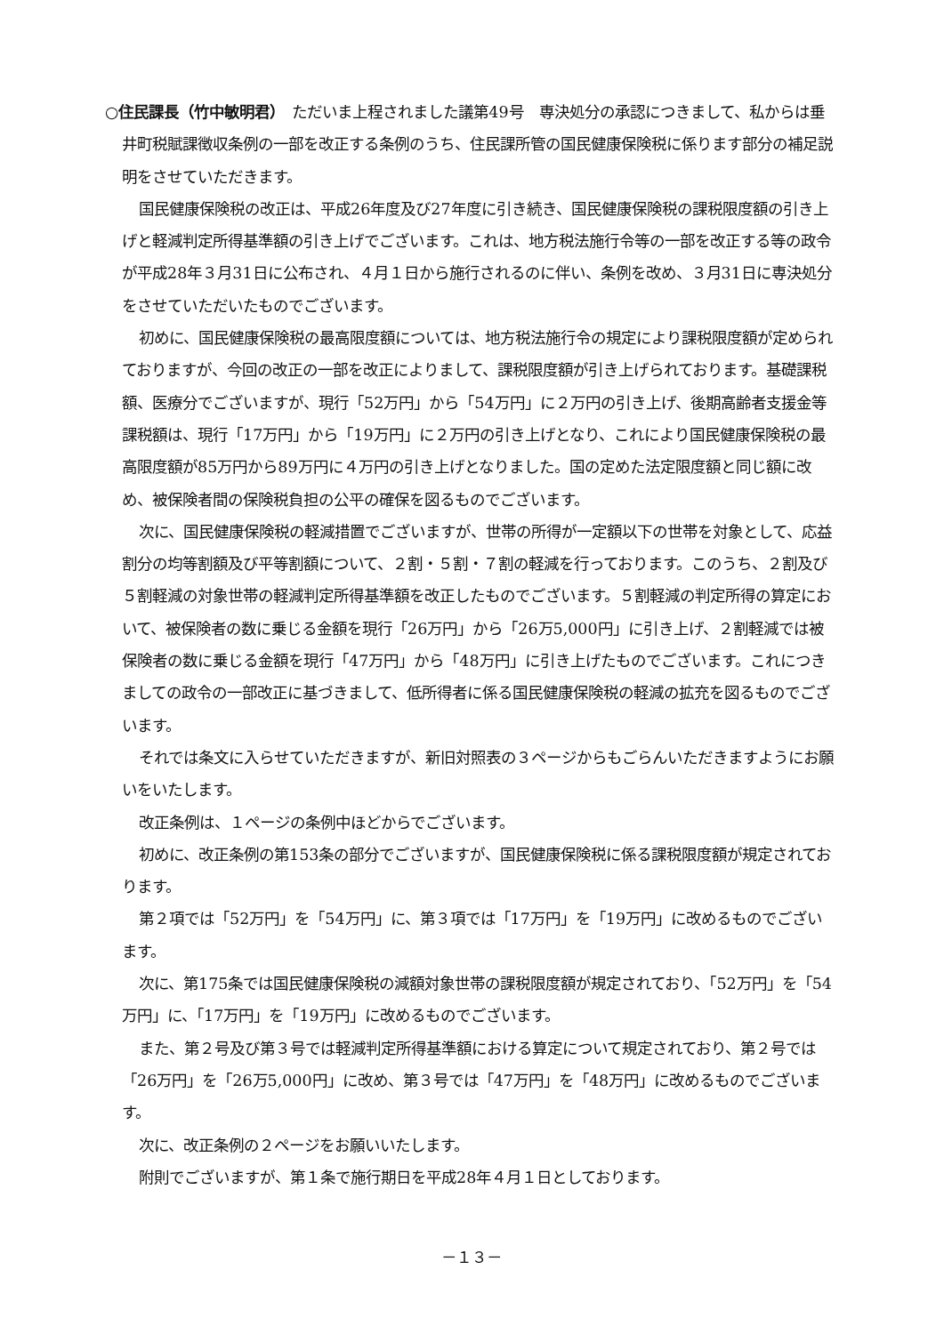○住民課長（竹中敏明君）　ただいま上程されました議第49号　専決処分の承認につきまして、私からは垂井町税賦課徴収条例の一部を改正する条例のうち、住民課所管の国民健康保険税に係ります部分の補足説明をさせていただきます。
国民健康保険税の改正は、平成26年度及び27年度に引き続き、国民健康保険税の課税限度額の引き上げと軽減判定所得基準額の引き上げでございます。これは、地方税法施行令等の一部を改正する等の政令が平成28年３月31日に公布され、４月１日から施行されるのに伴い、条例を改め、３月31日に専決処分をさせていただいたものでございます。
初めに、国民健康保険税の最高限度額については、地方税法施行令の規定により課税限度額が定められておりますが、今回の改正の一部を改正によりまして、課税限度額が引き上げられております。基礎課税額、医療分でございますが、現行「52万円」から「54万円」に２万円の引き上げ、後期高齢者支援金等課税額は、現行「17万円」から「19万円」に２万円の引き上げとなり、これにより国民健康保険税の最高限度額が85万円から89万円に４万円の引き上げとなりました。国の定めた法定限度額と同じ額に改め、被保険者間の保険税負担の公平の確保を図るものでございます。
次に、国民健康保険税の軽減措置でございますが、世帯の所得が一定額以下の世帯を対象として、応益割分の均等割額及び平等割額について、２割・５割・７割の軽減を行っております。このうち、２割及び５割軽減の対象世帯の軽減判定所得基準額を改正したものでございます。５割軽減の判定所得の算定において、被保険者の数に乗じる金額を現行「26万円」から「26万5,000円」に引き上げ、２割軽減では被保険者の数に乗じる金額を現行「47万円」から「48万円」に引き上げたものでございます。これにつきましての政令の一部改正に基づきまして、低所得者に係る国民健康保険税の軽減の拡充を図るものでございます。
それでは条文に入らせていただきますが、新旧対照表の３ページからもごらんいただきますようにお願いをいたします。
改正条例は、１ページの条例中ほどからでございます。
初めに、改正条例の第153条の部分でございますが、国民健康保険税に係る課税限度額が規定されております。
第２項では「52万円」を「54万円」に、第３項では「17万円」を「19万円」に改めるものでございます。
次に、第175条では国民健康保険税の減額対象世帯の課税限度額が規定されており、「52万円」を「54万円」に、「17万円」を「19万円」に改めるものでございます。
また、第２号及び第３号では軽減判定所得基準額における算定について規定されており、第２号では「26万円」を「26万5,000円」に改め、第３号では「47万円」を「48万円」に改めるものでございます。
次に、改正条例の２ページをお願いいたします。
附則でございますが、第１条で施行期日を平成28年４月１日としております。
－１３－